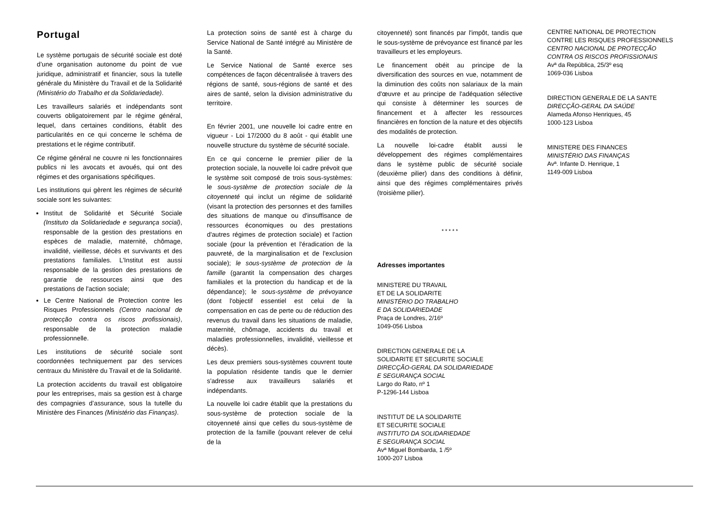Portugal
Le système portugais de sécurité sociale est doté d’une organisation autonome du point de vue juridique, administratif et financier, sous la tutelle générale du Ministère du Travail et de la Solidarité (Ministério do Trabalho et da Solidariedade).
Les travailleurs salariés et indépendants sont couverts obligatoirement par le régime général, lequel, dans certaines conditions, établit des particularités en ce qui concerne le schéma de prestations et le régime contributif.
Ce régime général ne couvre ni les fonctionnaires publics ni les avocats et avoués, qui ont des régimes et des organisations spécifiques.
Les institutions qui gèrent les régimes de sécurité sociale sont les suivantes:
Institut de Solidarité et Sécurité Sociale (Instituto da Solidariedade e segurança social), responsable de la gestion des prestations en espèces de maladie, maternité, chômage, invalidité, vieillesse, décès et survivants et des prestations familiales. L'Institut est aussi responsable de la gestion des prestations de garantie de ressources ainsi que des prestations de l'action sociale;
Le Centre National de Protection contre les Risques Professionnels (Centro nacional de protecção contra os riscos profissionais), responsable de la protection maladie professionnelle.
Les institutions de sécurité sociale sont coordonnées techniquement par des services centraux du Ministère du Travail et de la Solidarité.
La protection accidents du travail est obligatoire pour les entreprises, mais sa gestion est à charge des compagnies d’assurance, sous la tutelle du Ministère des Finances (Ministério das Finanças).
La protection soins de santé est à charge du Service National de Santé intégré au Ministère de la Santé.
Le Service National de Santé exerce ses compétences de façon décentralisée à travers des régions de santé, sous-régions de santé et des aires de santé, selon la division administrative du territoire.
En février 2001, une nouvelle loi cadre entre en vigueur - Loi 17/2000 du 8 août - qui établit une nouvelle structure du système de sécurité sociale.
En ce qui concerne le premier pilier de la protection sociale, la nouvelle loi cadre prévoit que le système soit composé de trois sous-systèmes: le sous-système de protection sociale de la citoyenneté qui inclut un régime de solidarité (visant la protection des personnes et des familles des situations de manque ou d'insuffisance de ressources économiques ou des prestations d'autres régimes de protection sociale) et l'action sociale (pour la prévention et l'éradication de la pauvreté, de la marginalisation et de l'exclusion sociale); le sous-système de protection de la famille (garantit la compensation des charges familiales et la protection du handicap et de la dépendance); le sous-système de prévoyance (dont l'objectif essentiel est celui de la compensation en cas de perte ou de réduction des revenus du travail dans les situations de maladie, maternité, chômage, accidents du travail et maladies professionnelles, invalidité, vieillesse et décès).
Les deux premiers sous-systèmes couvrent toute la population résidente tandis que le dernier s'adresse aux travailleurs salariés et indépendants.
La nouvelle loi cadre établit que la prestations du sous-système de protection sociale de la citoyenneté ainsi que celles du sous-système de protection de la famille (pouvant relever de celui de la
citoyenneté) sont financés par l'impôt, tandis que le sous-système de prévoyance est financé par les travailleurs et les employeurs.
Le financement obéit au principe de la diversification des sources en vue, notamment de la diminution des coûts non salariaux de la main d'œuvre et au principe de l'adéquation sélective qui consiste à déterminer les sources de financement et à affecter les ressources financières en fonction de la nature et des objectifs des modalités de protection.
La nouvelle loi-cadre établit aussi le développement des régimes complémentaires dans le système public de sécurité sociale (deuxième pilier) dans des conditions à définir, ainsi que des régimes complémentaires privés (troisième pilier).
* * * * *
Adresses importantes
MINISTERE DU TRAVAIL
ET DE LA SOLIDARITE
MINISTÉRIO DO TRABALHO
E DA SOLIDARIEDADE
Praça de Londres, 2/16º
1049-056 Lisboa
DIRECTION GENERALE DE LA
SOLIDARITE ET SECURITE SOCIALE
DIRECÇÃO-GERAL DA SOLIDARIEDADE
E SEGURANÇA SOCIAL
Largo do Rato, nº 1
P-1296-144 Lisboa
INSTITUT DE LA SOLIDARITE
ET SECURITE SOCIALE
INSTITUTO DA SOLIDARIEDADE
E SEGURANÇA SOCIAL
Avª Miguel Bombarda, 1 /5º
1000-207 Lisboa
CENTRE NATIONAL DE PROTECTION
CONTRE LES RISQUES PROFESSIONNELS
CENTRO NACIONAL DE PROTECÇÃO
CONTRA OS RISCOS PROFISSIONAIS
Avª da República, 25/3º esq
1069-036 Lisboa
DIRECTION GENERALE DE LA SANTE
DIRECÇÃO-GERAL DA SAÚDE
Alameda Afonso Henriques, 45
1000-123 Lisboa
MINISTERE DES FINANCES
MINISTÉRIO DAS FINANÇAS
Avª. Infante D. Henrique, 1
1149-009 Lisboa